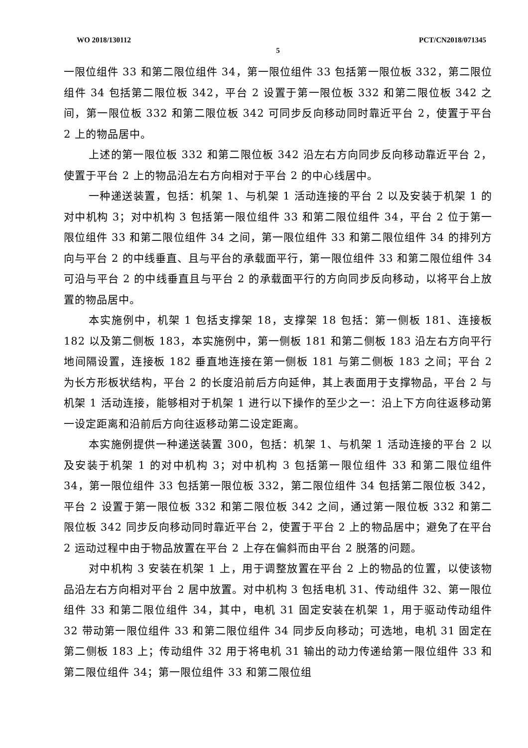WO 2018/130112 PCT/CN2018/071345
5
一限位组件 33 和第二限位组件 34，第一限位组件 33 包括第一限位板 332，第二限位组件 34 包括第二限位板 342，平台 2 设置于第一限位板 332 和第二限位板 342 之间，第一限位板 332 和第二限位板 342 可同步反向移动同时靠近平台 2，使置于平台 2 上的物品居中。
上述的第一限位板 332 和第二限位板 342 沿左右方向同步反向移动靠近平台 2，使置于平台 2 上的物品沿左右方向相对于平台 2 的中心线居中。
一种递送装置，包括：机架 1、与机架 1 活动连接的平台 2 以及安装于机架 1 的对中机构 3；对中机构 3 包括第一限位组件 33 和第二限位组件 34，平台 2 位于第一限位组件 33 和第二限位组件 34 之间，第一限位组件 33 和第二限位组件 34 的排列方向与平台 2 的中线垂直、且与平台的承载面平行，第一限位组件 33 和第二限位组件 34 可沿与平台 2 的中线垂直且与平台 2 的承载面平行的方向同步反向移动，以将平台上放置的物品居中。
本实施例中，机架 1 包括支撑架 18，支撑架 18 包括：第一侧板 181、连接板 182 以及第二侧板 183，本实施例中，第一侧板 181 和第二侧板 183 沿左右方向平行地间隔设置，连接板 182 垂直地连接在第一侧板 181 与第二侧板 183 之间；平台 2 为长方形板状结构，平台 2 的长度沿前后方向延伸，其上表面用于支撑物品，平台 2 与机架 1 活动连接，能够相对于机架 1 进行以下操作的至少之一：沿上下方向往返移动第一设定距离和沿前后方向往返移动第二设定距离。
本实施例提供一种递送装置 300，包括：机架 1、与机架 1 活动连接的平台 2 以及安装于机架 1 的对中机构 3；对中机构 3 包括第一限位组件 33 和第二限位组件 34，第一限位组件 33 包括第一限位板 332，第二限位组件 34 包括第二限位板 342，平台 2 设置于第一限位板 332 和第二限位板 342 之间，通过第一限位板 332 和第二限位板 342 同步反向移动同时靠近平台 2，使置于平台 2 上的物品居中；避免了在平台 2 运动过程中由于物品放置在平台 2 上存在偏斜而由平台 2 脱落的问题。
对中机构 3 安装在机架 1 上，用于调整放置在平台 2 上的物品的位置，以使该物品沿左右方向相对平台 2 居中放置。对中机构 3 包括电机 31、传动组件 32、第一限位组件 33 和第二限位组件 34，其中，电机 31 固定安装在机架 1，用于驱动传动组件 32 带动第一限位组件 33 和第二限位组件 34 同步反向移动；可选地，电机 31 固定在第二侧板 183 上；传动组件 32 用于将电机 31 输出的动力传递给第一限位组件 33 和第二限位组件 34；第一限位组件 33 和第二限位组